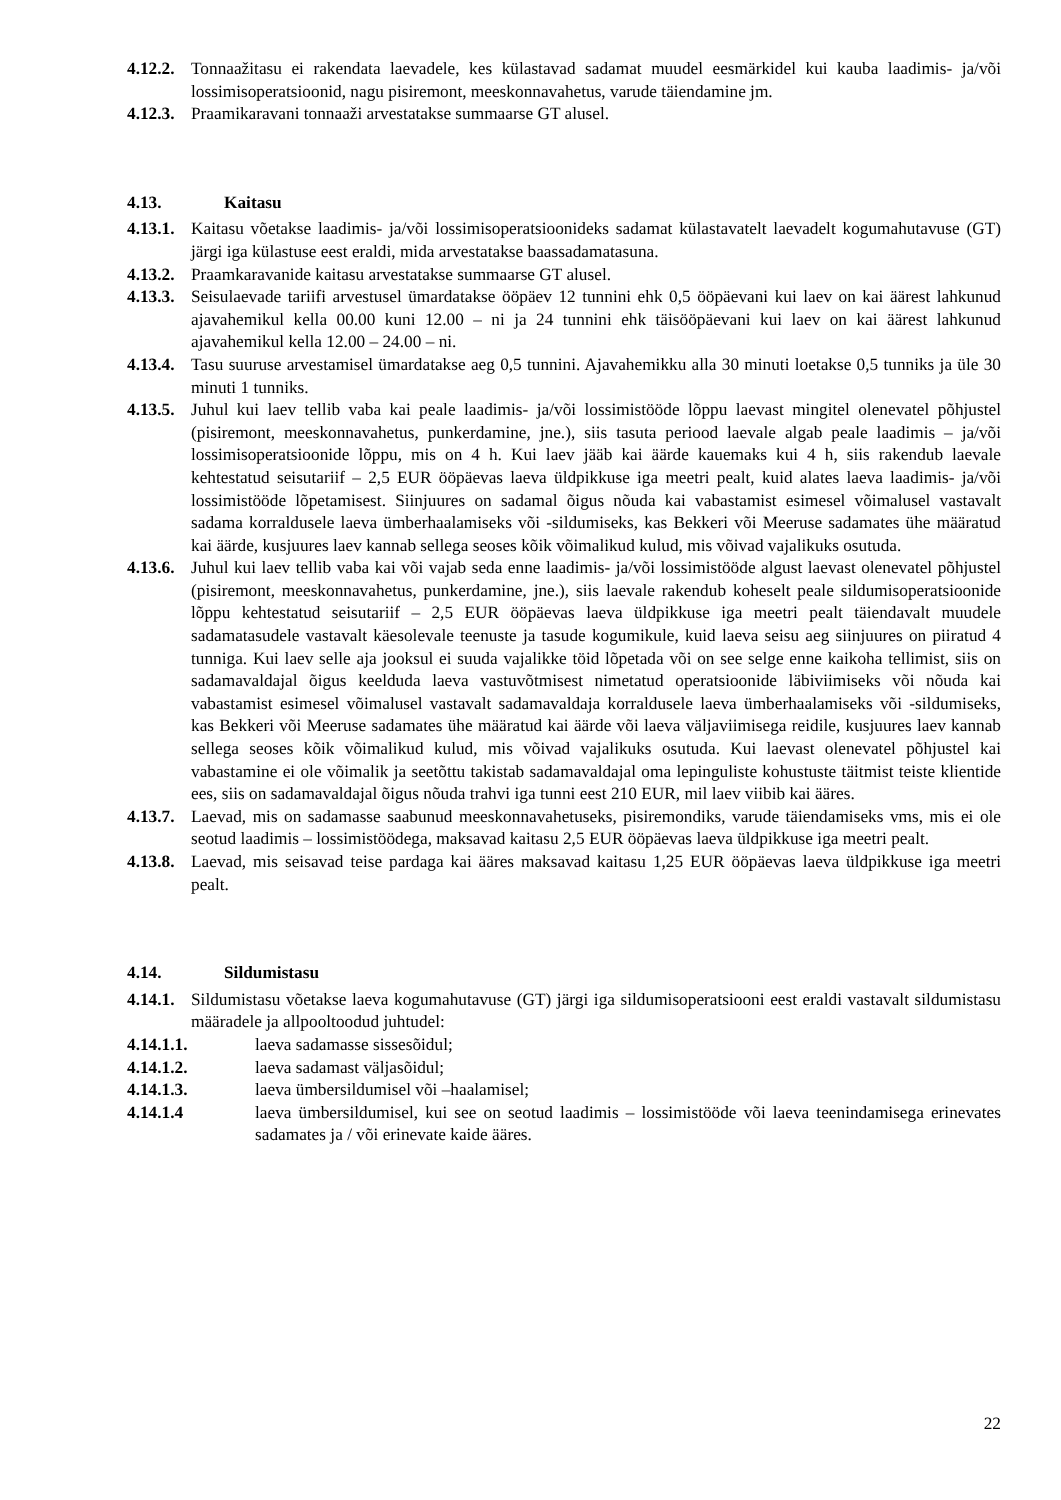4.12.2. Tonnaažitasu ei rakendata laevadele, kes külastavad sadamat muudel eesmärkidel kui kauba laadimis- ja/või lossimisoperatsioonid, nagu pisiremont, meeskonnavahetus, varude täiendamine jm.
4.12.3. Praamikaravani tonnaaži arvestatakse summaarse GT alusel.
4.13. Kaitasu
4.13.1. Kaitasu võetakse laadimis- ja/või lossimisoperatsioonideks sadamat külastavatelt laevadelt kogumahutavuse (GT) järgi iga külastuse eest eraldi, mida arvestatakse baassadamatasuna.
4.13.2. Praamkaravanide kaitasu arvestatakse summaarse GT alusel.
4.13.3. Seisulaevade tariifi arvestusel ümardatakse ööpäev 12 tunnini ehk 0,5 ööpäevani kui laev on kai äärest lahkunud ajavahemikul kella 00.00 kuni 12.00 – ni ja 24 tunnini ehk täisööpäevani kui laev on kai äärest lahkunud ajavahemikul kella 12.00 – 24.00 – ni.
4.13.4. Tasu suuruse arvestamisel ümardatakse aeg 0,5 tunnini. Ajavahemikku alla 30 minuti loetakse 0,5 tunniks ja üle 30 minuti 1 tunniks.
4.13.5. Juhul kui laev tellib vaba kai peale laadimis- ja/või lossimistööde lõppu laevast mingitel olenevatel põhjustel (pisiremont, meeskonnavahetus, punkerdamine, jne.), siis tasuta periood laevale algab peale laadimis – ja/või lossimisoperatsioonide lõppu, mis on 4 h. Kui laev jääb kai äärde kauemaks kui 4 h, siis rakendub laevale kehtestatud seisutariif – 2,5 EUR ööpäevas laeva üldpikkuse iga meetri pealt, kuid alates laeva laadimis- ja/või lossimistööde lõpetamisest. Siinjuures on sadamal õigus nõuda kai vabastamist esimesel võimalusel vastavalt sadama korraldusele laeva ümberhaalamiseks või -sildumiseks, kas Bekkeri või Meeruse sadamates ühe määratud kai äärde, kusjuures laev kannab sellega seoses kõik võimalikud kulud, mis võivad vajalikuks osutuda.
4.13.6. Juhul kui laev tellib vaba kai või vajab seda enne laadimis- ja/või lossimistööde algust laevast olenevatel põhjustel (pisiremont, meeskonnavahetus, punkerdamine, jne.), siis laevale rakendub koheselt peale sildumisoperatsioonide lõppu kehtestatud seisutariif – 2,5 EUR ööpäevas laeva üldpikkuse iga meetri pealt täiendavalt muudele sadamatasudele vastavalt käesolevale teenuste ja tasude kogumikule, kuid laeva seisu aeg siinjuures on piiratud 4 tunniga. Kui laev selle aja jooksul ei suuda vajalikke töid lõpetada või on see selge enne kaikoha tellimist, siis on sadamavaldajal õigus keelduda laeva vastuvõtmisest nimetatud operatsioonide läbiviimiseks või nõuda kai vabastamist esimesel võimalusel vastavalt sadamavaldaja korraldusele laeva ümberhaalamiseks või -sildumiseks, kas Bekkeri või Meeruse sadamates ühe määratud kai äärde või laeva väljaviimisega reidile, kusjuures laev kannab sellega seoses kõik võimalikud kulud, mis võivad vajalikuks osutuda. Kui laevast olenevatel põhjustel kai vabastamine ei ole võimalik ja seetõttu takistab sadamavaldajal oma lepinguliste kohustuste täitmist teiste klientide ees, siis on sadamavaldajal õigus nõuda trahvi iga tunni eest 210 EUR, mil laev viibib kai ääres.
4.13.7. Laevad, mis on sadamasse saabunud meeskonnavahetuseks, pisiremondiks, varude täiendamiseks vms, mis ei ole seotud laadimis – lossimistöödega, maksavad kaitasu 2,5 EUR ööpäevas laeva üldpikkuse iga meetri pealt.
4.13.8. Laevad, mis seisavad teise pardaga kai ääres maksavad kaitasu 1,25 EUR ööpäevas laeva üldpikkuse iga meetri pealt.
4.14. Sildumistasu
4.14.1. Sildumistasu võetakse laeva kogumahutavuse (GT) järgi iga sildumisoperatsiooni eest eraldi vastavalt sildumistasu määradele ja allpooltoodud juhtudel:
4.14.1.1. laeva sadamasse sissesõidul;
4.14.1.2. laeva sadamast väljasõidul;
4.14.1.3. laeva ümbersildumisel või –haalamisel;
4.14.1.4 laeva ümbersildumisel, kui see on seotud laadimis – lossimistööde või laeva teenindamisega erinevates sadamates ja / või erinevate kaide ääres.
22